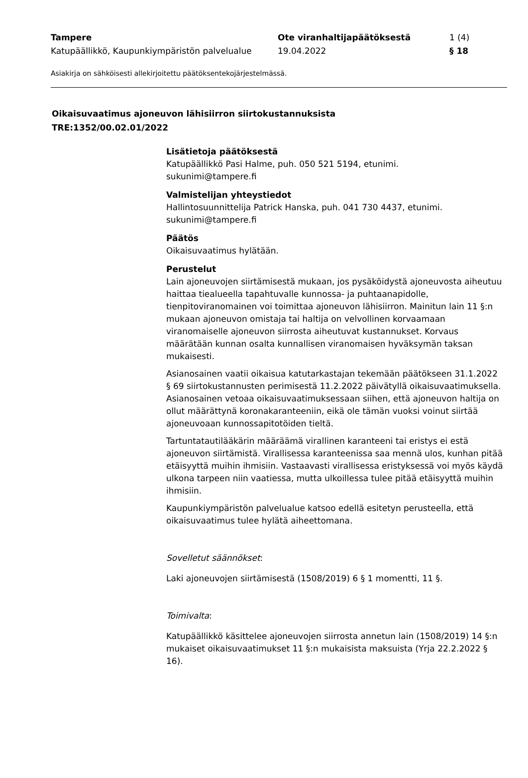| Tampere | Ote viranhaltijapäätöksestä | 1 (4) |
| Katupäällikkö, Kaupunkiympäristön palvelualue | 19.04.2022 | § 18 |
Asiakirja on sähköisesti allekirjoitettu päätöksentekojärjestelmässä.
Oikaisuvaatimus ajoneuvon lähisiirron siirtokustannuksista
TRE:1352/00.02.01/2022
Lisätietoja päätöksestä
Katupäällikkö Pasi Halme, puh. 050 521 5194, etunimi.
sukunimi@tampere.fi
Valmistelijan yhteystiedot
Hallintosuunnittelija Patrick Hanska, puh. 041 730 4437, etunimi.
sukunimi@tampere.fi
Päätös
Oikaisuvaatimus hylätään.
Perustelut
Lain ajoneuvojen siirtämisestä mukaan, jos pysäköidystä ajoneuvosta aiheutuu haittaa tiealueella tapahtuvalle kunnossa- ja puhtaanapidolle, tienpitoviranomainen voi toimittaa ajoneuvon lähisiirron. Mainitun lain 11 §:n mukaan ajoneuvon omistaja tai haltija on velvollinen korvaamaan viranomaiselle ajoneuvon siirrosta aiheutuvat kustannukset. Korvaus määrätään kunnan osalta kunnallisen viranomaisen hyväksymän taksan mukaisesti.
Asianosainen vaatii oikaisua katutarkastajan tekemään päätökseen 31.1.2022 § 69 siirtokustannusten perimisestä 11.2.2022 päivätyllä oikaisuvaatimuksella. Asianosainen vetoaa oikaisuvaatimuksessaan siihen, että ajoneuvon haltija on ollut määrättynä koronakaranteeniin, eikä ole tämän vuoksi voinut siirtää ajoneuvoaan kunnossapitotöiden tieltä.
Tartuntatautilääkärin määräämä virallinen karanteeni tai eristys ei estä ajoneuvon siirtämistä. Virallisessa karanteenissa saa mennä ulos, kunhan pitää etäisyyttä muihin ihmisiin. Vastaavasti virallisessa eristyksessä voi myös käydä ulkona tarpeen niin vaatiessa, mutta ulkoillessa tulee pitää etäisyyttä muihin ihmisiin.
Kaupunkiympäristön palvelualue katsoo edellä esitetyn perusteella, että oikaisuvaatimus tulee hylätä aiheettomana.
Sovelletut säännökset:
Laki ajoneuvojen siirtämisestä (1508/2019) 6 § 1 momentti, 11 §.
Toimivalta:
Katupäällikkö käsittelee ajoneuvojen siirrosta annetun lain (1508/2019) 14 §:n mukaiset oikaisuvaatimukset 11 §:n mukaisista maksuista (Yrja 22.2.2022 § 16).